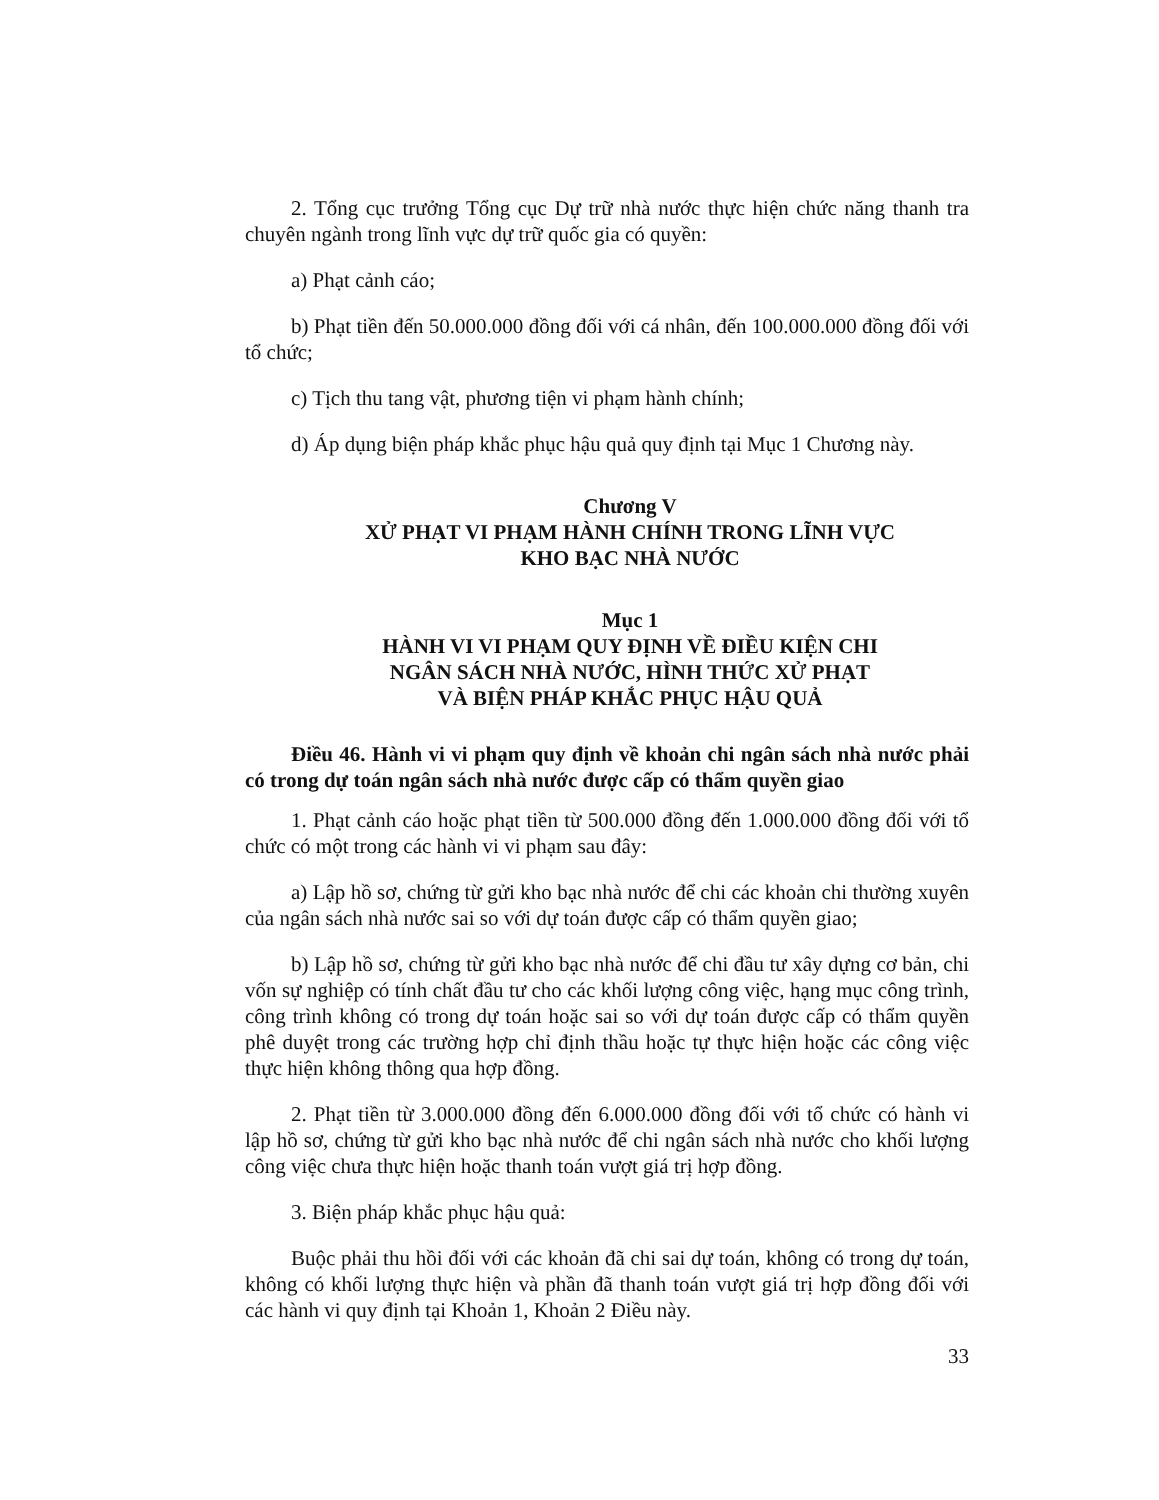2. Tổng cục trưởng Tổng cục Dự trữ nhà nước thực hiện chức năng thanh tra chuyên ngành trong lĩnh vực dự trữ quốc gia có quyền:
a) Phạt cảnh cáo;
b) Phạt tiền đến 50.000.000 đồng đối với cá nhân, đến 100.000.000 đồng đối với tổ chức;
c) Tịch thu tang vật, phương tiện vi phạm hành chính;
d) Áp dụng biện pháp khắc phục hậu quả quy định tại Mục 1 Chương này.
Chương V
XỬ PHẠT VI PHẠM HÀNH CHÍNH TRONG LĨNH VỰC
KHO BẠC NHÀ NƯỚC
Mục 1
HÀNH VI VI PHẠM QUY ĐỊNH VỀ ĐIỀU KIỆN CHI
NGÂN SÁCH NHÀ NƯỚC, HÌNH THỨC XỬ PHẠT
VÀ BIỆN PHÁP KHẮC PHỤC HẬU QUẢ
Điều 46. Hành vi vi phạm quy định về khoản chi ngân sách nhà nước phải có trong dự toán ngân sách nhà nước được cấp có thẩm quyền giao
1. Phạt cảnh cáo hoặc phạt tiền từ 500.000 đồng đến 1.000.000 đồng đối với tổ chức có một trong các hành vi vi phạm sau đây:
a) Lập hồ sơ, chứng từ gửi kho bạc nhà nước để chi các khoản chi thường xuyên của ngân sách nhà nước sai so với dự toán được cấp có thẩm quyền giao;
b) Lập hồ sơ, chứng từ gửi kho bạc nhà nước để chi đầu tư xây dựng cơ bản, chi vốn sự nghiệp có tính chất đầu tư cho các khối lượng công việc, hạng mục công trình, công trình không có trong dự toán hoặc sai so với dự toán được cấp có thẩm quyền phê duyệt trong các trường hợp chỉ định thầu hoặc tự thực hiện hoặc các công việc thực hiện không thông qua hợp đồng.
2. Phạt tiền từ 3.000.000 đồng đến 6.000.000 đồng đối với tổ chức có hành vi lập hồ sơ, chứng từ gửi kho bạc nhà nước để chi ngân sách nhà nước cho khối lượng công việc chưa thực hiện hoặc thanh toán vượt giá trị hợp đồng.
3. Biện pháp khắc phục hậu quả:
Buộc phải thu hồi đối với các khoản đã chi sai dự toán, không có trong dự toán, không có khối lượng thực hiện và phần đã thanh toán vượt giá trị hợp đồng đối với các hành vi quy định tại Khoản 1, Khoản 2 Điều này.
33